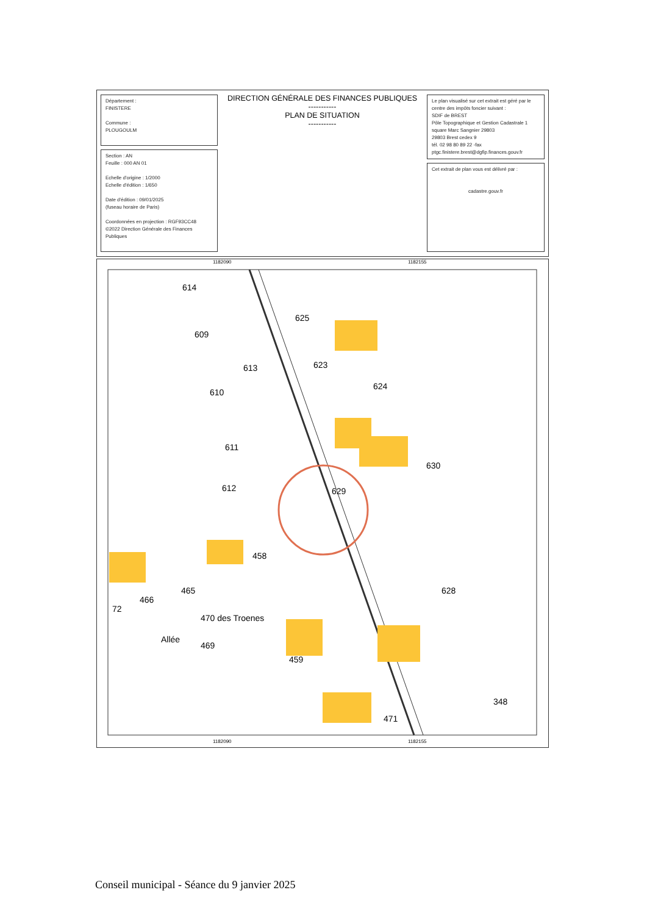Département :
FINISTERE
Commune :
PLOUGOULM
Section : AN
Feuille : 000 AN 01
Echelle d'origine : 1/2000
Echelle d'édition : 1/650
Date d'édition : 09/01/2025
(fuseau horaire de Paris)
Coordonnées en projection : RGF93CC48
©2022 Direction Générale des Finances Publiques
DIRECTION GÉNÉRALE DES FINANCES PUBLIQUES
-----------
PLAN DE SITUATION
-----------
Le plan visualisé sur cet extrait est géré par le centre des impôts foncier suivant :
SDIF de BREST
Pôle Topographique et Gestion Cadastrale 1 square Marc Sangnier 29803
29803 Brest cedex 9
tél. 02 98 80 89 22 -fax
ptgc.finistere.brest@dgfip.finances.gouv.fr
Cet extrait de plan vous est délivré par :
cadastre.gouv.fr
1182090 1182155
614
609
625
613 623
610
624
611
630
612 629
458
466
465 628
470 des Troenes
72
Allée
469
459
348
471
1182090 1182155
Conseil municipal - Séance du 9 janvier 2025